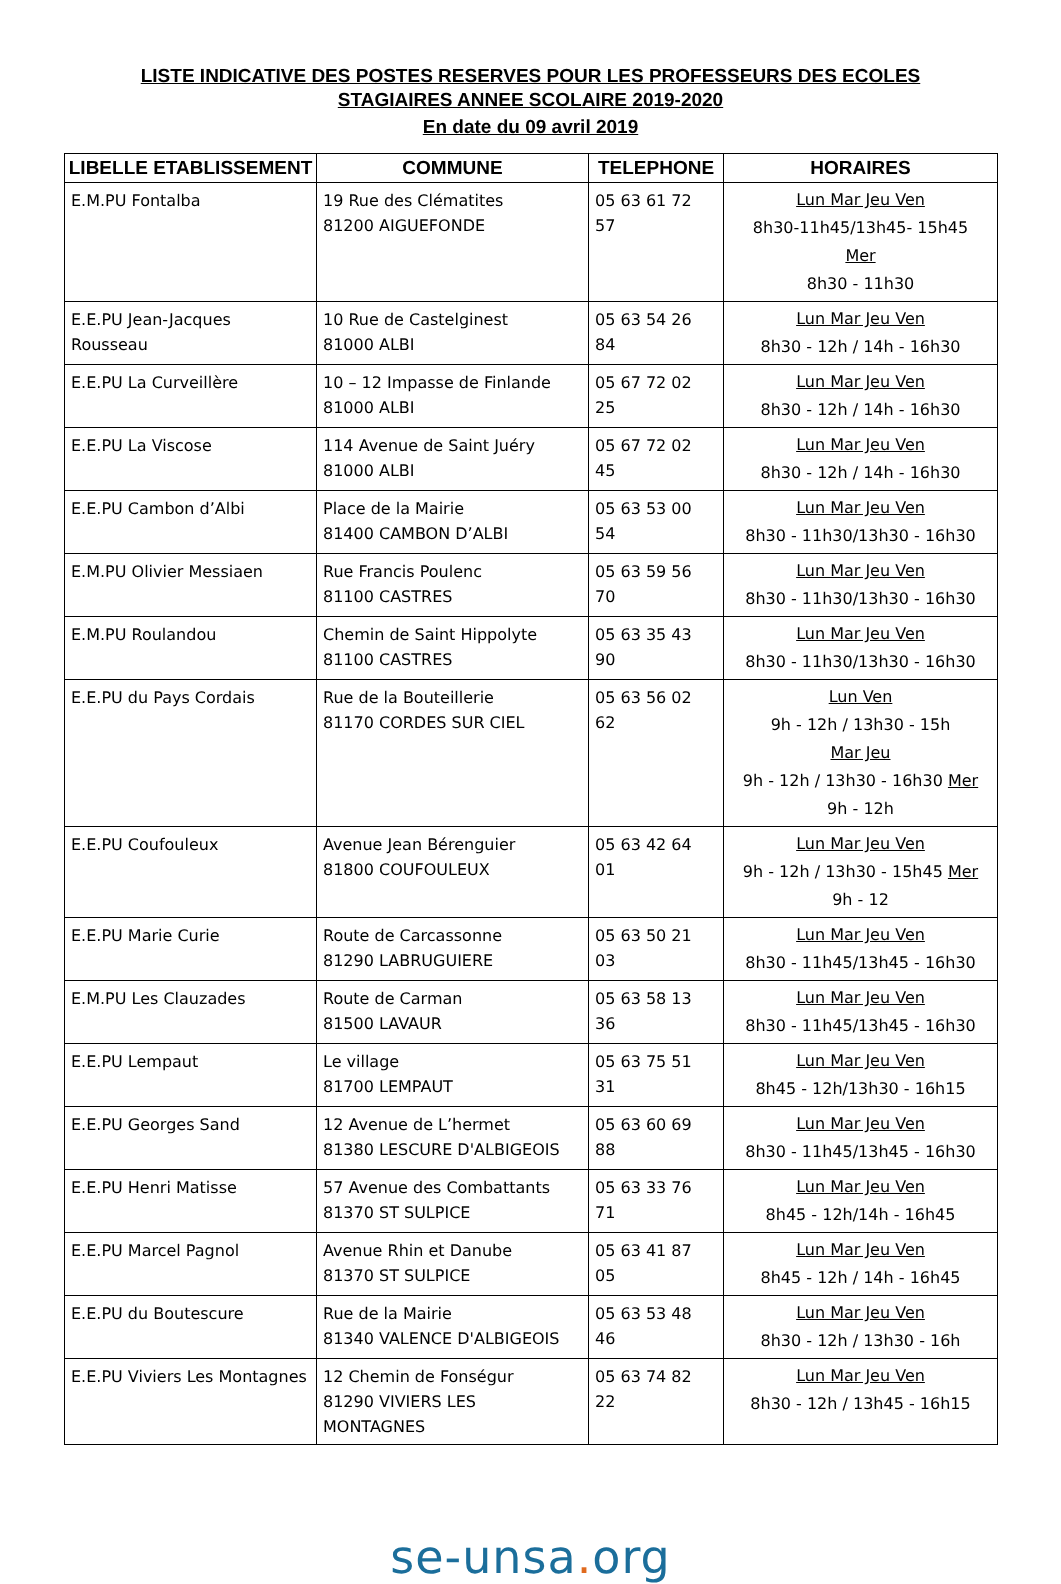LISTE INDICATIVE DES POSTES RESERVES POUR LES PROFESSEURS DES ECOLES
STAGIAIRES ANNEE SCOLAIRE 2019-2020
En date du 09 avril 2019
| LIBELLE ETABLISSEMENT | COMMUNE | TELEPHONE | HORAIRES |
| --- | --- | --- | --- |
| E.M.PU Fontalba | 19 Rue des Clématites 81200 AIGUEFONDE | 05 63 61 72 57 | Lun Mar Jeu Ven 8h30-11h45/13h45- 15h45 Mer 8h30 - 11h30 |
| E.E.PU Jean-Jacques Rousseau | 10 Rue de Castelginest 81000 ALBI | 05 63 54 26 84 | Lun Mar Jeu Ven 8h30 - 12h / 14h - 16h30 |
| E.E.PU La Curveillère | 10 – 12 Impasse de Finlande 81000 ALBI | 05 67 72 02 25 | Lun Mar Jeu Ven 8h30 - 12h / 14h - 16h30 |
| E.E.PU La Viscose | 114 Avenue de Saint Juéry 81000 ALBI | 05 67 72 02 45 | Lun Mar Jeu Ven 8h30 - 12h / 14h - 16h30 |
| E.E.PU Cambon d’Albi | Place de la Mairie 81400 CAMBON D’ALBI | 05 63 53 00 54 | Lun Mar Jeu Ven 8h30 - 11h30/13h30 - 16h30 |
| E.M.PU Olivier Messiaen | Rue Francis Poulenc 81100 CASTRES | 05 63 59 56 70 | Lun Mar Jeu Ven 8h30 - 11h30/13h30 - 16h30 |
| E.M.PU Roulandou | Chemin de Saint Hippolyte 81100 CASTRES | 05 63 35 43 90 | Lun Mar Jeu Ven 8h30 - 11h30/13h30 - 16h30 |
| E.E.PU du Pays Cordais | Rue de la Bouteillerie 81170 CORDES SUR CIEL | 05 63 56 02 62 | Lun Ven 9h - 12h / 13h30 - 15h Mar Jeu 9h - 12h / 13h30 - 16h30 Mer 9h - 12h |
| E.E.PU Coufouleux | Avenue Jean Bérenguier 81800 COUFOULEUX | 05 63 42 64 01 | Lun Mar Jeu Ven 9h - 12h / 13h30 - 15h45 Mer 9h - 12 |
| E.E.PU Marie Curie | Route de Carcassonne 81290 LABRUGUIERE | 05 63 50 21 03 | Lun Mar Jeu Ven 8h30 - 11h45/13h45 - 16h30 |
| E.M.PU Les Clauzades | Route de Carman 81500 LAVAUR | 05 63 58 13 36 | Lun Mar Jeu Ven 8h30 - 11h45/13h45 - 16h30 |
| E.E.PU Lempaut | Le village 81700 LEMPAUT | 05 63 75 51 31 | Lun Mar Jeu Ven 8h45 - 12h/13h30 - 16h15 |
| E.E.PU Georges Sand | 12 Avenue de L’hermet 81380 LESCURE D'ALBIGEOIS | 05 63 60 69 88 | Lun Mar Jeu Ven 8h30 - 11h45/13h45 - 16h30 |
| E.E.PU Henri Matisse | 57 Avenue des Combattants 81370 ST SULPICE | 05 63 33 76 71 | Lun Mar Jeu Ven 8h45 - 12h/14h - 16h45 |
| E.E.PU Marcel Pagnol | Avenue Rhin et Danube 81370 ST SULPICE | 05 63 41 87 05 | Lun Mar Jeu Ven 8h45 - 12h / 14h - 16h45 |
| E.E.PU du Boutescure | Rue de la Mairie 81340 VALENCE D'ALBIGEOIS | 05 63 53 48 46 | Lun Mar Jeu Ven 8h30 - 12h / 13h30 - 16h |
| E.E.PU Viviers Les Montagnes | 12 Chemin de Fonségur 81290 VIVIERS LES MONTAGNES | 05 63 74 82 22 | Lun Mar Jeu Ven 8h30 - 12h / 13h45 - 16h15 |
se-unsa. org